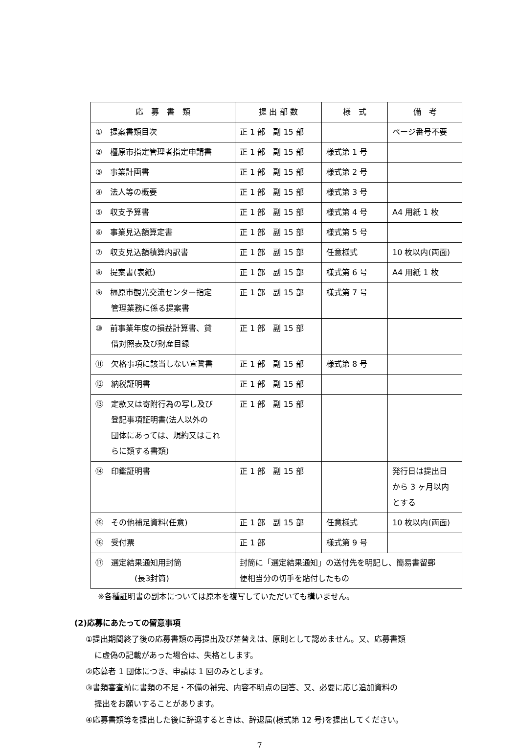| 応 募 書 類 | 提 出 部 数 | 様 式 | 備 考 |
| --- | --- | --- | --- |
| ① 提案書類目次 | 正 1 部 副 15 部 | | ページ番号不要 |
| ② 橿原市指定管理者指定申請書 | 正 1 部 副 15 部 | 様式第 1 号 | |
| ③ 事業計画書 | 正 1 部 副 15 部 | 様式第 2 号 | |
| ④ 法人等の概要 | 正 1 部 副 15 部 | 様式第 3 号 | |
| ⑤ 収支予算書 | 正 1 部 副 15 部 | 様式第 4 号 | A4 用紙 1 枚 |
| ⑥ 事業見込額算定書 | 正 1 部 副 15 部 | 様式第 5 号 | |
| ⑦ 収支見込額積算内訳書 | 正 1 部 副 15 部 | 任意様式 | 10 枚以内(両面) |
| ⑧ 提案書(表紙) | 正 1 部 副 15 部 | 様式第 6 号 | A4 用紙 1 枚 |
| ⑨ 橿原市観光交流センター指定 管理業務に係る提案書 | 正 1 部 副 15 部 | 様式第 7 号 | |
| ⑩ 前事業年度の損益計算書、貸 借対照表及び財産目録 | 正 1 部 副 15 部 | | |
| ⑪ 欠格事項に該当しない宣誓書 | 正 1 部 副 15 部 | 様式第 8 号 | |
| ⑫ 納税証明書 | 正 1 部 副 15 部 | | |
| ⑬ 定款又は寄附行為の写し及び 登記事項証明書(法人以外の 団体にあっては、規約又はこれ らに類する書類) | 正 1 部 副 15 部 | | |
| ⑭ 印鑑証明書 | 正 1 部 副 15 部 | | 発行日は提出日 から 3 ヶ月以内 とする |
| ⑮ その他補足資料(任意) | 正 1 部 副 15 部 | 任意様式 | 10 枚以内(両面) |
| ⑯ 受付票 | 正 1 部 | 様式第 9 号 | |
| ⑰ 選定結果通知用封筒 (長3封筒) | 封筒に「選定結果通知」の送付先を明記し、簡易書留郵 便相当分の切手を貼付したもの | | |
※各種証明書の副本については原本を複写していただいても構いません。
(2)応募にあたっての留意事項
①提出期間終了後の応募書類の再提出及び差替えは、原則として認めません。又、応募書類
に虚偽の記載があった場合は、失格とします。
②応募者 1 団体につき、申請は 1 回のみとします。
③書類審査前に書類の不足・不備の補完、内容不明点の回答、又、必要に応じ追加資料の
提出をお願いすることがあります。
④応募書類等を提出した後に辞退するときは、辞退届(様式第 12 号)を提出してください。
7